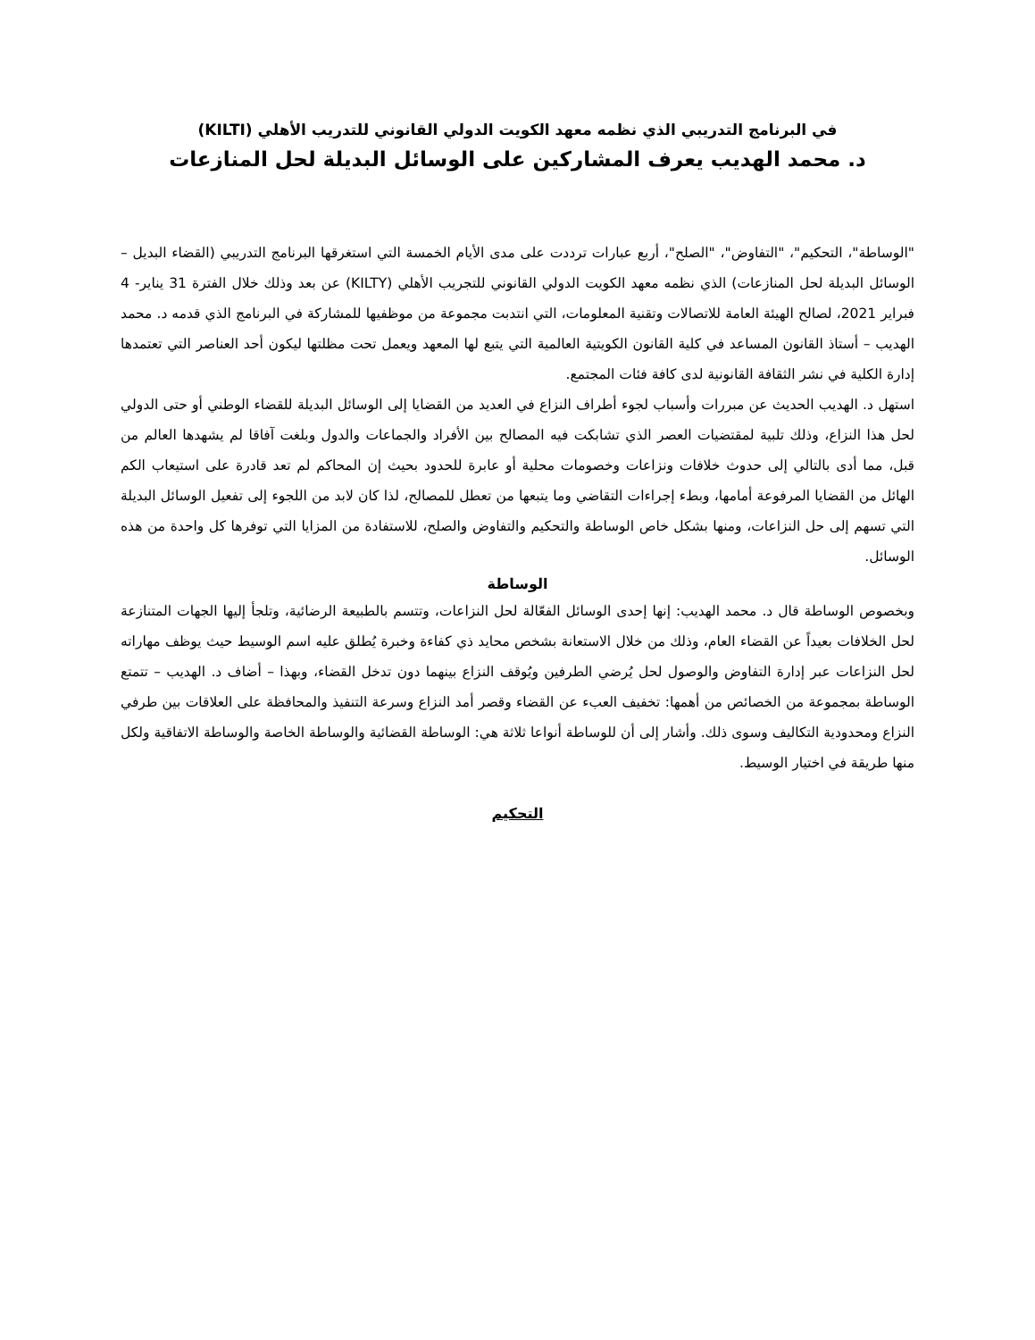في البرنامج التدريبي الذي نظمه معهد الكويت الدولي القانوني للتدريب الأهلي (KILTI)
د. محمد الهديب يعرف المشاركين على الوسائل البديلة لحل المنازعات
"الوساطة"، التحكيم"، "التفاوض"، "الصلح"، أربع عبارات ترددت على مدى الأيام الخمسة التي استغرقها البرنامج التدريبي (القضاء البديل – الوسائل البديلة لحل المنازعات) الذي نظمه معهد الكويت الدولي القانوني للتجريب الأهلي (KILTY) عن بعد وذلك خلال الفترة 31 يناير- 4 فبراير 2021، لصالح الهيئة العامة للاتصالات وتقنية المعلومات، التي انتدبت مجموعة من موظفيها للمشاركة في البرنامج الذي قدمه د. محمد الهديب – أستاذ القانون المساعد في كلية القانون الكويتية العالمية التي يتبع لها المعهد ويعمل تحت مظلتها ليكون أحد العناصر التي تعتمدها إدارة الكلية في نشر الثقافة القانونية لدى كافة فئات المجتمع.
استهل د. الهديب الحديث عن مبررات وأسباب لجوء أطراف النزاع في العديد من القضايا إلى الوسائل البديلة للقضاء الوطني أو حتى الدولي لحل هذا النزاع، وذلك تلبية لمقتضيات العصر الذي تشابكت فيه المصالح بين الأفراد والجماعات والدول وبلغت آفاقا لم يشهدها العالم من قبل، مما أدى بالتالي إلى حدوث خلافات ونزاعات وخصومات محلية أو عابرة للحدود بحيث إن المحاكم لم تعد قادرة على استيعاب الكم الهائل من القضايا المرفوعة أمامها، وبطء إجراءات التقاضي وما يتبعها من تعطل للمصالح، لذا كان لابد من اللجوء إلى تفعيل الوسائل البديلة التي تسهم إلى حل النزاعات، ومنها بشكل خاص الوساطة والتحكيم والتفاوض والصلح، للاستفادة من المزايا التي توفرها كل واحدة من هذه الوسائل.
الوساطة
وبخصوص الوساطة قال د. محمد الهديب: إنها إحدى الوسائل الفعّالة لحل النزاعات، وتتسم بالطبيعة الرضائية، وتلجأ إليها الجهات المتنازعة لحل الخلافات بعيداً عن القضاء العام، وذلك من خلال الاستعانة بشخص محايد ذي كفاءة وخبرة يُطلق عليه اسم الوسيط حيث يوظف مهاراته لحل النزاعات عبر إدارة التفاوض والوصول لحل يُرضي الطرفين ويُوقف النزاع بينهما دون تدخل القضاء، وبهذا – أضاف د. الهديب – تتمتع الوساطة بمجموعة من الخصائص من أهمها: تخفيف العبء عن القضاء وقصر أمد النزاع وسرعة التنفيذ والمحافظة على العلاقات بين طرفي النزاع ومحدودية التكاليف وسوى ذلك. وأشار إلى أن للوساطة أنواعا ثلاثة هي: الوساطة القضائية والوساطة الخاصة والوساطة الاتفاقية ولكل منها طريقة في اختيار الوسيط.
التحكيم